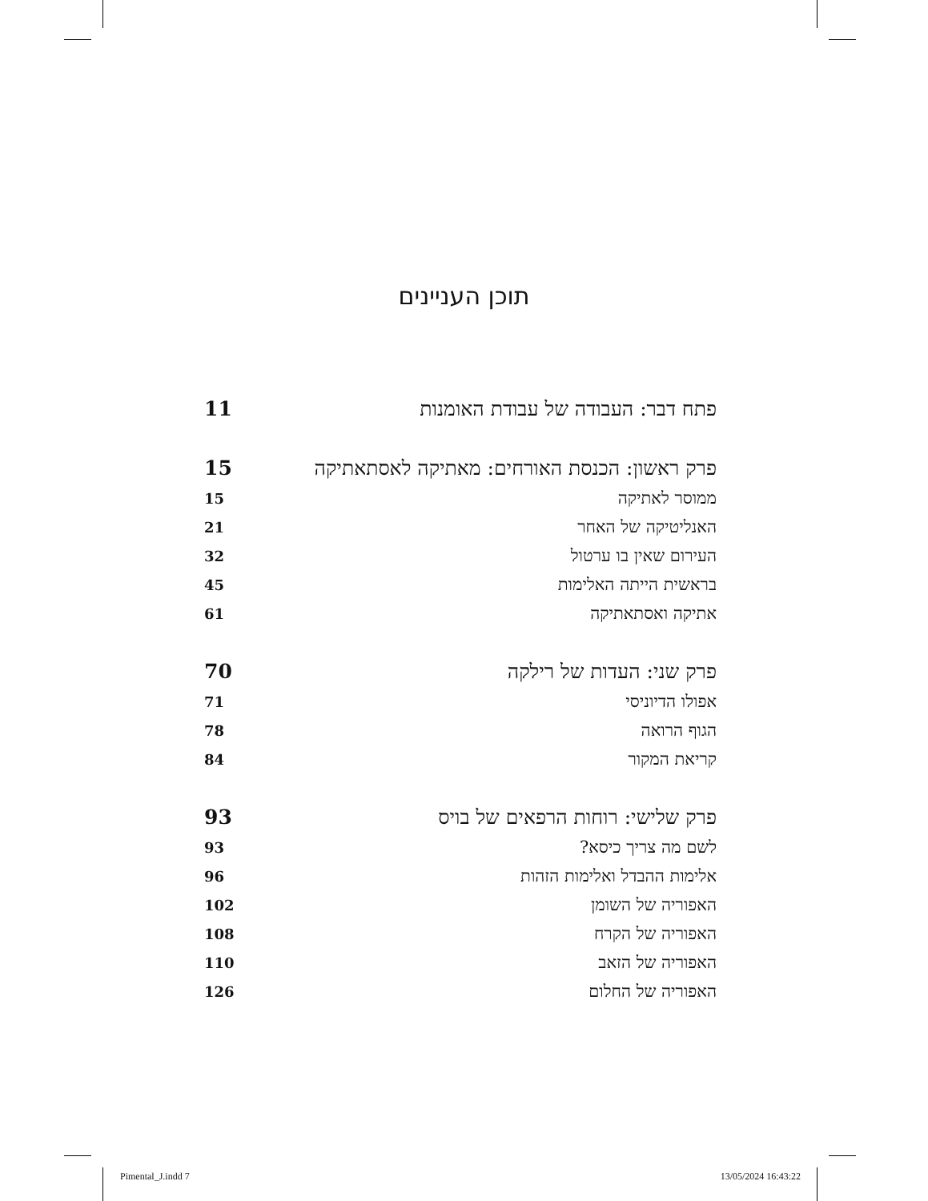תוכן העניינים
| פתח דבר: העבודה של עבודת האומנות | 11 |
| פרק ראשון: הכנסת האורחים: מאתיקה לאסתאתיקה | 15 |
| ממוסר לאתיקה | 15 |
| האנליטיקה של האחר | 21 |
| העירום שאין בו ערטול | 32 |
| בראשית הייתה האלימות | 45 |
| אתיקה ואסתאתיקה | 61 |
| פרק שני: העדות של רילקה | 70 |
| אפולו הדיוניסי | 71 |
| הגוף הרואה | 78 |
| קריאת המקור | 84 |
| פרק שלישי: רוחות הרפאים של בויס | 93 |
| לשם מה צריך כיסא? | 93 |
| אלימות ההבדל ואלימות הזהות | 96 |
| האפוריה של השומן | 102 |
| האפוריה של הקרח | 108 |
| האפוריה של הזאב | 110 |
| האפוריה של החלום | 126 |
Pimental_J.indd 7 13/05/2024 16:43:22